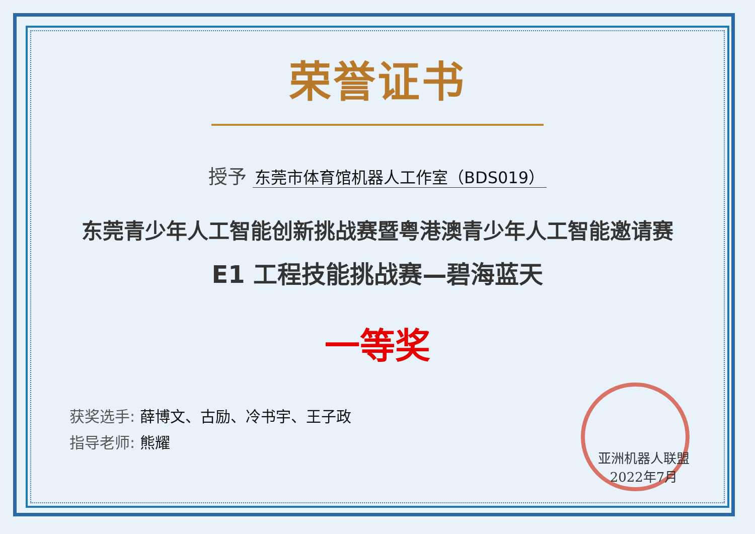荣誉证书
授予 东莞市体育馆机器人工作室（BDS019）
东莞青少年人工智能创新挑战赛暨粤港澳青少年人工智能邀请赛
E1 工程技能挑战赛—碧海蓝天
一等奖
获奖选手: 薛博文、古励、冷书宇、王子政
指导老师: 熊耀
亚洲机器人联盟
2022年7月